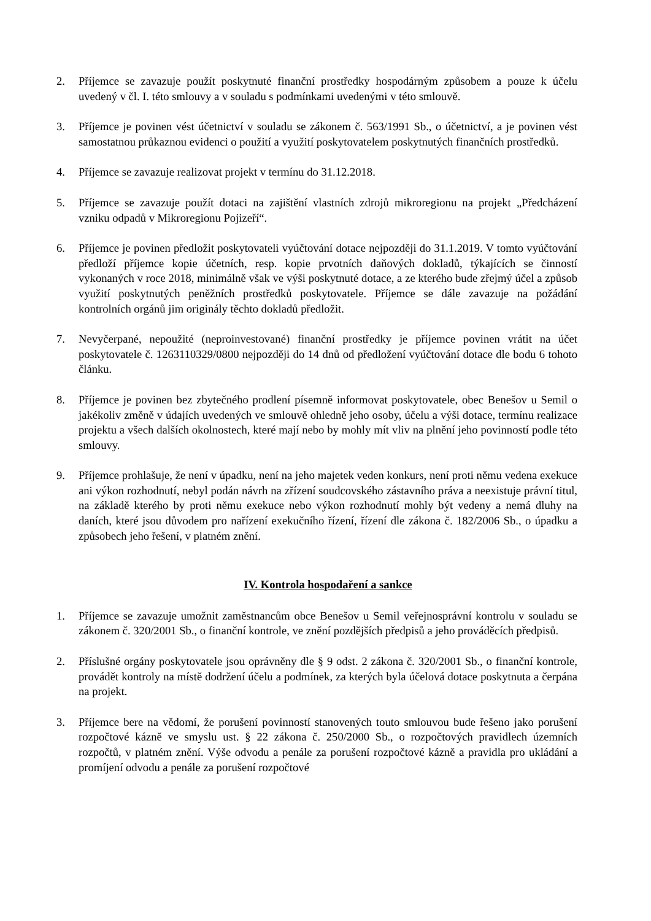2. Příjemce se zavazuje použít poskytnuté finanční prostředky hospodárným způsobem a pouze k účelu uvedený v čl. I. této smlouvy a v souladu s podmínkami uvedenými v této smlouvě.
3. Příjemce je povinen vést účetnictví v souladu se zákonem č. 563/1991 Sb., o účetnictví, a je povinen vést samostatnou průkaznou evidenci o použití a využití poskytovatelem poskytnutých finančních prostředků.
4. Příjemce se zavazuje realizovat projekt v termínu do 31.12.2018.
5. Příjemce se zavazuje použít dotaci na zajištění vlastních zdrojů mikroregionu na projekt „Předcházení vzniku odpadů v Mikroregionu Pojizeří“.
6. Příjemce je povinen předložit poskytovateli vyúčtování dotace nejpozději do 31.1.2019. V tomto vyúčtování předloží příjemce kopie účetních, resp. kopie prvotních daňových dokladů, týkajících se činností vykonaných v roce 2018, minimálně však ve výši poskytnuté dotace, a ze kterého bude zřejmý účel a způsob využití poskytnutých peněžních prostředků poskytovatele. Příjemce se dále zavazuje na požádání kontrolních orgánů jim originály těchto dokladů předložit.
7. Nevyčerpané, nepoužité (neproinvestované) finanční prostředky je příjemce povinen vrátit na účet poskytovatele č. 1263110329/0800 nejpozději do 14 dnů od předložení vyúčtování dotace dle bodu 6 tohoto článku.
8. Příjemce je povinen bez zbytečného prodlení písemně informovat poskytovatele, obec Benešov u Semil o jakékoliv změně v údajích uvedených ve smlouvě ohledně jeho osoby, účelu a výši dotace, termínu realizace projektu a všech dalších okolnostech, které mají nebo by mohly mít vliv na plnění jeho povinností podle této smlouvy.
9. Příjemce prohlašuje, že není v úpadku, není na jeho majetek veden konkurs, není proti němu vedena exekuce ani výkon rozhodnutí, nebyl podán návrh na zřízení soudcovského zástavního práva a neexistuje právní titul, na základě kterého by proti němu exekuce nebo výkon rozhodnutí mohly být vedeny a nemá dluhy na daních, které jsou důvodem pro nařízení exekučního řízení, řízení dle zákona č. 182/2006 Sb., o úpadku a způsobech jeho řešení, v platném znění.
IV. Kontrola hospodaření a sankce
1. Příjemce se zavazuje umožnit zaměstnancům obce Benešov u Semil veřejnosprávní kontrolu v souladu se zákonem č. 320/2001 Sb., o finanční kontrole, ve znění pozdějších předpisů a jeho prováděcích předpisů.
2. Příslušné orgány poskytovatele jsou oprávněny dle § 9 odst. 2 zákona č. 320/2001 Sb., o finanční kontrole, provádět kontroly na místě dodržení účelu a podmínek, za kterých byla účelová dotace poskytnuta a čerpána na projekt.
3. Příjemce bere na vědomí, že porušení povinností stanovených touto smlouvou bude řešeno jako porušení rozpočtové kázně ve smyslu ust. § 22 zákona č. 250/2000 Sb., o rozpočtových pravidlech územních rozpočtů, v platném znění. Výše odvodu a penále za porušení rozpočtové kázně a pravidla pro ukládání a promíjení odvodu a penále za porušení rozpočtové